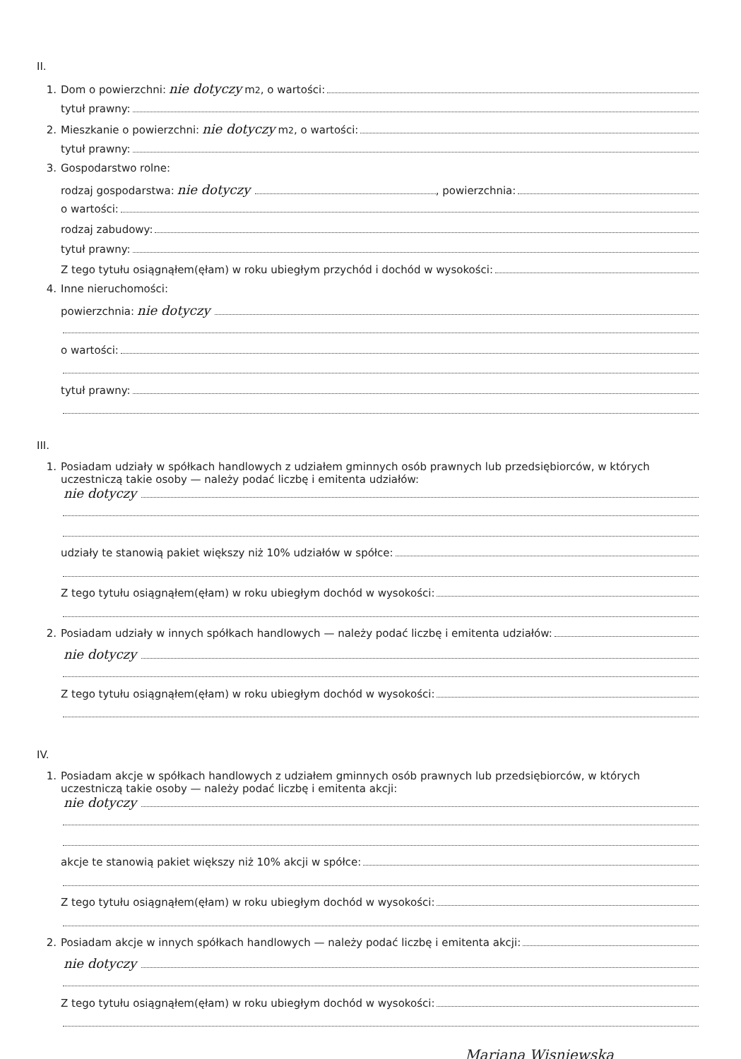II.
1. Dom o powierzchni: nie dotyczy m<sup>2</sup>, o wartości:
tytuł prawny:
2. Mieszkanie o powierzchni: nie dotyczy m<sup>2</sup>, o wartości:
tytuł prawny:
3. Gospodarstwo rolne:
rodzaj gospodarstwa: nie dotyczy , powierzchnia:
o wartości:
rodzaj zabudowy:
tytuł prawny:
Z tego tytułu osiągnąłem(ęłam) w roku ubiegłym przychód i dochód w wysokości:
4. Inne nieruchomości:
powierzchnia: nie dotyczy
o wartości:
tytuł prawny:
III.
1. Posiadam udziały w spółkach handlowych z udziałem gminnych osób prawnych lub przedsiębiorców, w których uczestniczą takie osoby — należy podać liczbę i emitenta udziałów:
nie dotyczy
udziały te stanowią pakiet większy niż 10% udziałów w spółce:
Z tego tytułu osiągnąłem(ęłam) w roku ubiegłym dochód w wysokości:
2. Posiadam udziały w innych spółkach handlowych — należy podać liczbę i emitenta udziałów:
nie dotyczy
Z tego tytułu osiągnąłem(ęłam) w roku ubiegłym dochód w wysokości:
IV.
1. Posiadam akcje w spółkach handlowych z udziałem gminnych osób prawnych lub przedsiębiorców, w których uczestniczą takie osoby — należy podać liczbę i emitenta akcji:
nie dotyczy
akcje te stanowią pakiet większy niż 10% akcji w spółce:
Z tego tytułu osiągnąłem(ęłam) w roku ubiegłym dochód w wysokości:
2. Posiadam akcje w innych spółkach handlowych — należy podać liczbę i emitenta akcji:
nie dotyczy
Z tego tytułu osiągnąłem(ęłam) w roku ubiegłym dochód w wysokości:
Mariana Wisniewska